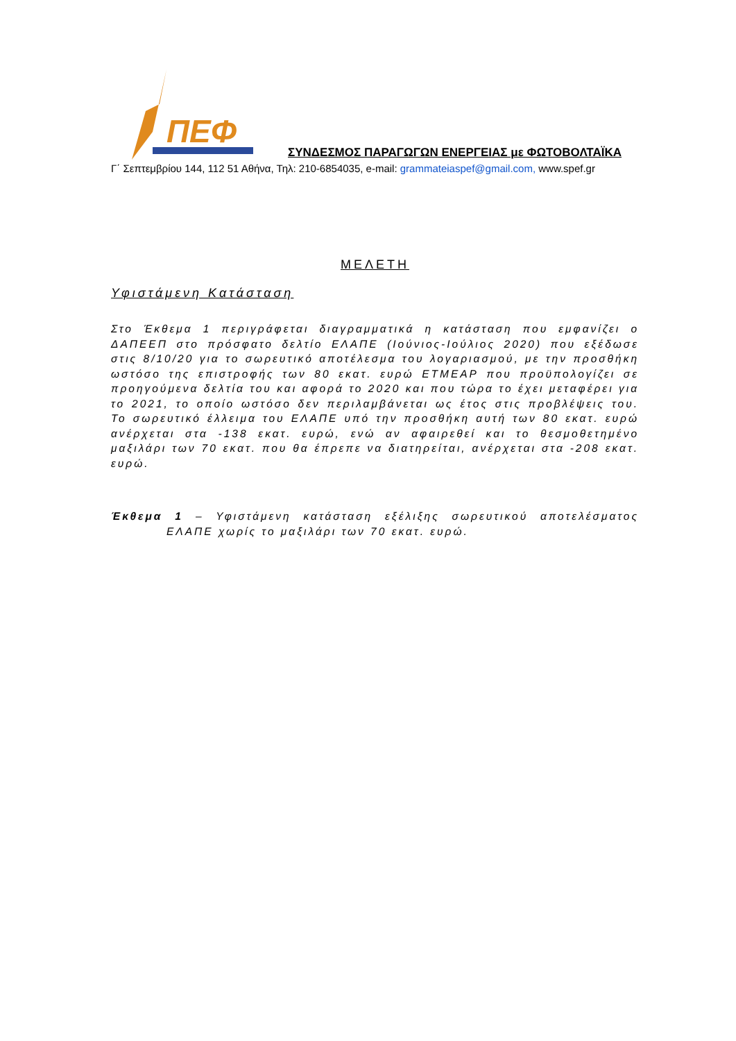ΠΕΦ
ΣΥΝΔΕΣΜΟΣ ΠΑΡΑΓΩΓΩΝ ΕΝΕΡΓΕΙΑΣ με ΦΩΤΟΒΟΛΤΑΪΚΑ
Γ΄ Σεπτεμβρίου 144, 112 51 Αθήνα, Τηλ: 210-6854035, e-mail: grammateiaspef@gmail.com, www.spef.gr
ΜΕΛΕΤΗ
Υφιστάμενη Κατάσταση
Στο Έκθεμα 1 περιγράφεται διαγραμματικά η κατάσταση που εμφανίζει ο ΔΑΠΕΕΠ στο πρόσφατο δελτίο ΕΛΑΠΕ (Ιούνιος-Ιούλιος 2020) που εξέδωσε στις 8/10/20 για το σωρευτικό αποτέλεσμα του λογαριασμού, με την προσθήκη ωστόσο της επιστροφής των 80 εκατ. ευρώ ΕΤΜΕΑΡ που προϋπολογίζει σε προηγούμενα δελτία του και αφορά το 2020 και που τώρα το έχει μεταφέρει για το 2021, το οποίο ωστόσο δεν περιλαμβάνεται ως έτος στις προβλέψεις του. Το σωρευτικό έλλειμα του ΕΛΑΠΕ υπό την προσθήκη αυτή των 80 εκατ. ευρώ ανέρχεται στα -138 εκατ. ευρώ, ενώ αν αφαιρεθεί και το θεσμοθετημένο μαξιλάρι των 70 εκατ. που θα έπρεπε να διατηρείται, ανέρχεται στα -208 εκατ. ευρώ.
Έκθεμα 1 – Υφιστάμενη κατάσταση εξέλιξης σωρευτικού αποτελέσματος ΕΛΑΠΕ χωρίς το μαξιλάρι των 70 εκατ. ευρώ.